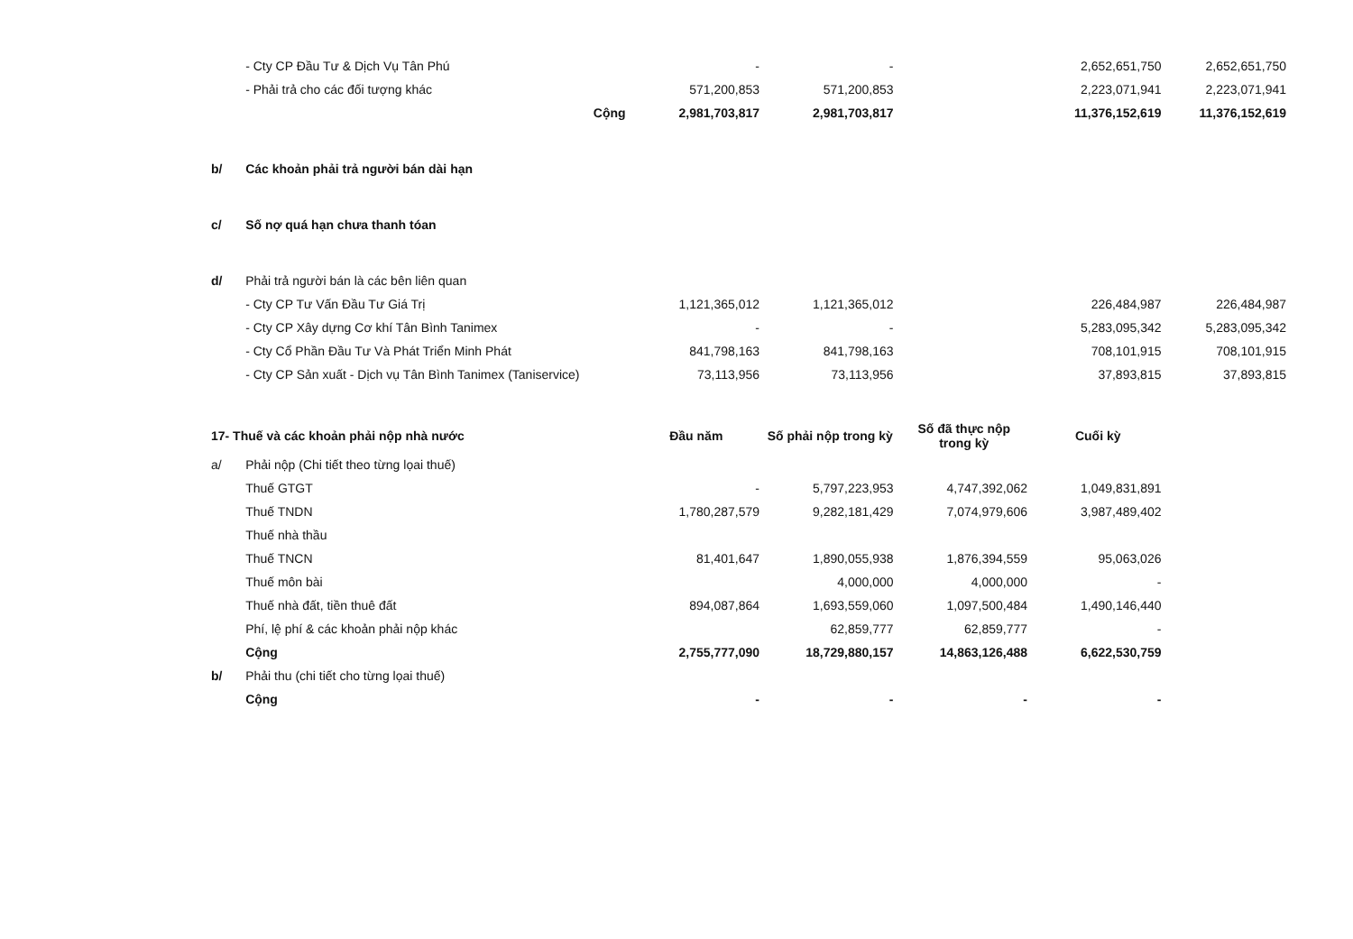| | - Cty CP Đầu Tư & Dịch Vụ Tân Phú | - | - | | 2,652,651,750 | 2,652,651,750 |
| | - Phải trả cho các đối tượng khác | 571,200,853 | 571,200,853 | | 2,223,071,941 | 2,223,071,941 |
| | Cộng | 2,981,703,817 | 2,981,703,817 | | 11,376,152,619 | 11,376,152,619 |
| b/ | Các khoản phải trả người bán dài hạn | | | | | |
| c/ | Số nợ quá hạn chưa thanh tóan | | | | | |
| d/ | Phải trả người bán là các bên liên quan | | | | | |
| | - Cty CP Tư Vấn Đầu Tư Giá Trị | 1,121,365,012 | 1,121,365,012 | | 226,484,987 | 226,484,987 |
| | - Cty CP Xây dựng Cơ khí Tân Bình Tanimex | - | - | | 5,283,095,342 | 5,283,095,342 |
| | - Cty Cổ Phần Đầu Tư Và Phát Triển Minh Phát | 841,798,163 | 841,798,163 | | 708,101,915 | 708,101,915 |
| | - Cty CP Sản xuất - Dịch vụ Tân Bình Tanimex (Taniservice) | 73,113,956 | 73,113,956 | | 37,893,815 | 37,893,815 |
| 17- Thuế và các khoản phải nộp nhà nước | | Đầu năm | Số phải nộp trong kỳ | Số đã thực nộp trong kỳ | Cuối kỳ | |
| a/ | Phải nộp (Chi tiết theo từng lọai thuế) | | | | | |
| | Thuế GTGT | - | 5,797,223,953 | 4,747,392,062 | 1,049,831,891 | |
| | Thuế TNDN | 1,780,287,579 | 9,282,181,429 | 7,074,979,606 | 3,987,489,402 | |
| | Thuế nhà thầu | | | | | |
| | Thuế TNCN | 81,401,647 | 1,890,055,938 | 1,876,394,559 | 95,063,026 | |
| | Thuế môn bài | | 4,000,000 | 4,000,000 | - | |
| | Thuế nhà đất, tiền thuê đất | 894,087,864 | 1,693,559,060 | 1,097,500,484 | 1,490,146,440 | |
| | Phí, lệ phí & các khoản phải nộp khác | | 62,859,777 | 62,859,777 | - | |
| | Cộng | 2,755,777,090 | 18,729,880,157 | 14,863,126,488 | 6,622,530,759 | |
| b/ | Phải thu (chi tiết cho từng lọai thuế) | | | | | |
| | Cộng | - | - | - | - | |